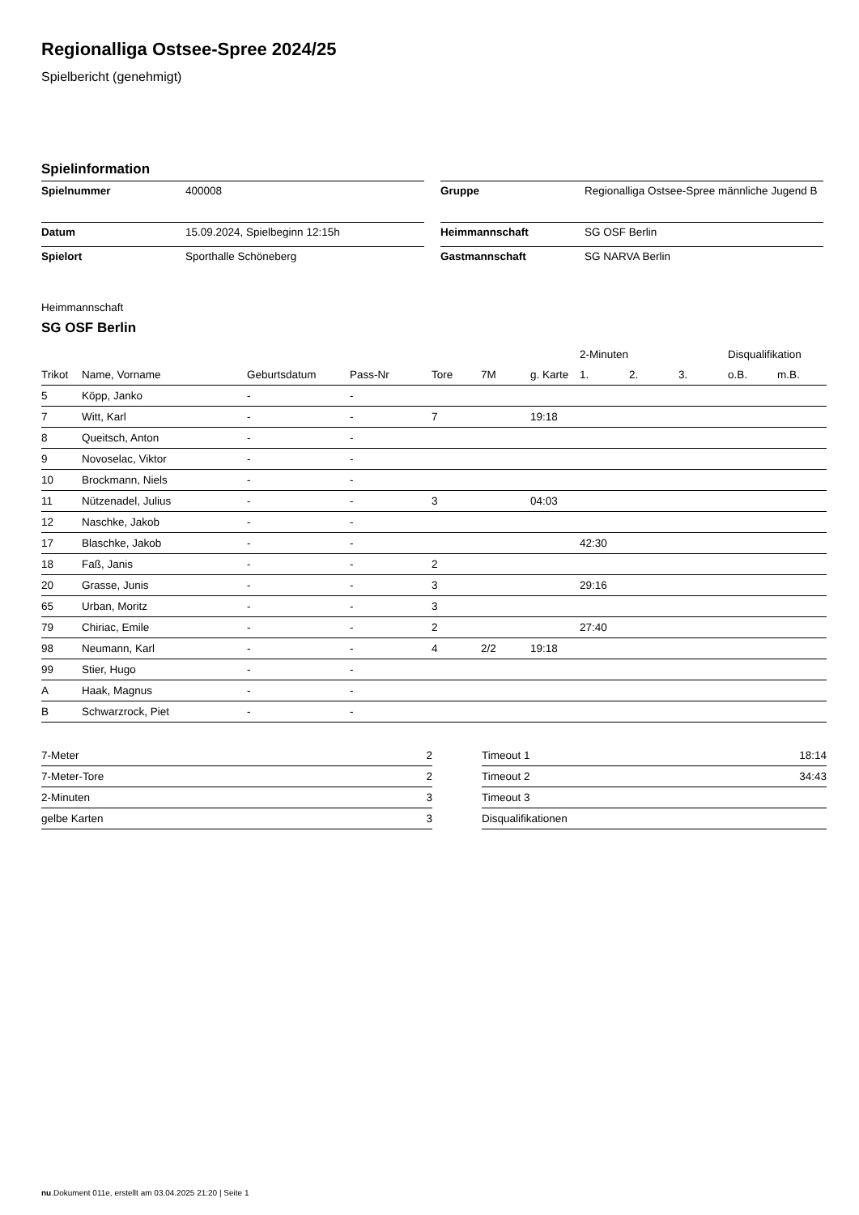Regionalliga Ostsee-Spree 2024/25
Spielbericht (genehmigt)
Spielinformation
| Spielnummer | 400008 |
| Datum | 15.09.2024, Spielbeginn 12:15h |
| Spielort | Sporthalle Schöneberg |
| Gruppe | Regionalliga Ostsee-Spree männliche Jugend B |
| Heimmannschaft | SG OSF Berlin |
| Gastmannschaft | SG NARVA Berlin |
Heimmannschaft
SG OSF Berlin
| | | | | | | | 2-Minuten | | | Disqualifikation | |
| --- | --- | --- | --- | --- | --- | --- | --- | --- | --- | --- | --- |
| Trikot | Name, Vorname | Geburtsdatum | Pass-Nr | Tore | 7M | g. Karte | 1. | 2. | 3. | o.B. | m.B. |
| 5 | Köpp, Janko | - | - | | | | | | | | |
| 7 | Witt, Karl | - | - | 7 | | 19:18 | | | | | |
| 8 | Queitsch, Anton | - | - | | | | | | | | |
| 9 | Novoselac, Viktor | - | - | | | | | | | | |
| 10 | Brockmann, Niels | - | - | | | | | | | | |
| 11 | Nützenadel, Julius | - | - | 3 | | 04:03 | | | | | |
| 12 | Naschke, Jakob | - | - | | | | | | | | |
| 17 | Blaschke, Jakob | - | - | | | | 42:30 | | | | |
| 18 | Faß, Janis | - | - | 2 | | | | | | | |
| 20 | Grasse, Junis | - | - | 3 | | | 29:16 | | | | |
| 65 | Urban, Moritz | - | - | 3 | | | | | | | |
| 79 | Chiriac, Emile | - | - | 2 | | | 27:40 | | | | |
| 98 | Neumann, Karl | - | - | 4 | 2/2 | 19:18 | | | | | |
| 99 | Stier, Hugo | - | - | | | | | | | | |
| A | Haak, Magnus | - | - | | | | | | | | |
| B | Schwarzrock, Piet | - | - | | | | | | | | |
| 7-Meter | 2 |
| 7-Meter-Tore | 2 |
| 2-Minuten | 3 |
| gelbe Karten | 3 |
| Timeout 1 | 18:14 |
| Timeout 2 | 34:43 |
| Timeout 3 | |
| Disqualifikationen | |
nu.Dokument 011e, erstellt am 03.04.2025 21:20 | Seite 1